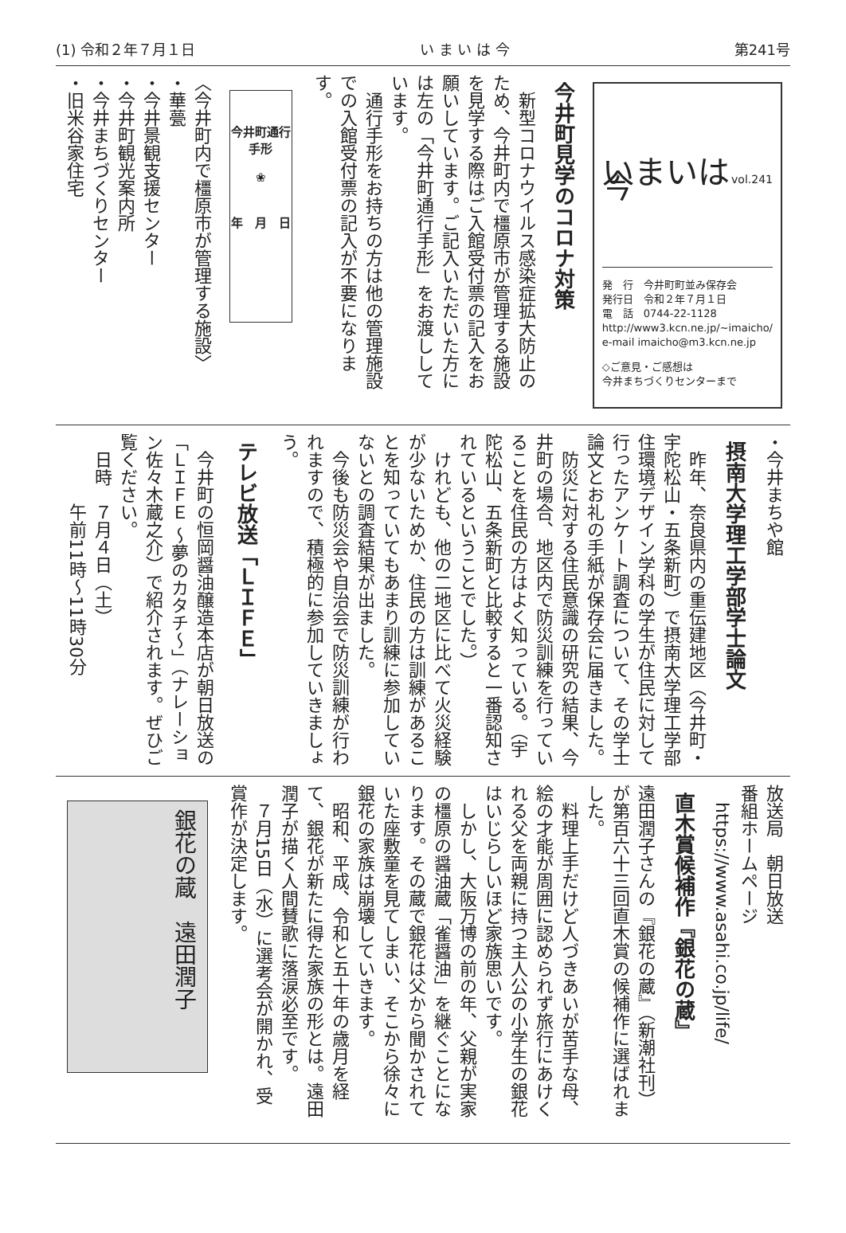(1) 令和２年７月１日 い ま い は 今 第241号
いまいは 今
vol.241
発　行　今井町町並み保存会
発行日　令和２年７月１日
電　話　0744-22-1128
http://www3.kcn.ne.jp/~imaicho/
e-mail imaicho@m3.kcn.ne.jp
◇ご意見・ご感想は
今井まちづくりセンターまで
今井町見学のコロナ対策
　新型コロナウイルス感染症拡大防止のため、今井町内で橿原市が管理する施設を見学する際はご入館受付票の記入をお願いしています。ご記入いただいた方には左の「今井町通行手形」をお渡ししています。
　通行手形をお持ちの方は他の管理施設での入館受付票の記入が不要になります。
今井町通行手形
❀
年　月　日
〈今井町内で橿原市が管理する施設〉
・華甍
・今井景観支援センター
・今井町観光案内所
・今井まちづくりセンター
・旧米谷家住宅
・今井まちや館
摂南大学理工学部学士論文
　昨年、奈良県内の重伝建地区（今井町・宇陀松山・五条新町）で摂南大学理工学部住環境デザイン学科の学生が住民に対して行ったアンケート調査について、その学士論文とお礼の手紙が保存会に届きました。
　防災に対する住民意識の研究の結果、今井町の場合、地区内で防災訓練を行っていることを住民の方はよく知っている。（宇陀松山、五条新町と比較すると一番認知されているということでした。）
　けれども、他の二地区に比べて火災経験が少ないためか、住民の方は訓練があることを知っていてもあまり訓練に参加していないとの調査結果が出ました。
　今後も防災会や自治会で防災訓練が行われますので、積極的に参加していきましょう。
テレビ放送「ＬＩＦＥ」
　今井町の恒岡醤油醸造本店が朝日放送の「ＬＩＦＥ ～夢のカタチ～」（ナレーション佐々木蔵之介）で紹介されます。ぜひご覧ください。
　日時　７月４日（土）
　　　　午前11時～11時30分
放送局　朝日放送
番組ホームページ
　https://www.asahi.co.jp/life/
直木賞候補作『銀花の蔵』
遠田潤子さんの『銀花の蔵』（新潮社刊）が第百六十三回直木賞の候補作に選ばれました。
　料理上手だけど人づきあいが苦手な母、絵の才能が周囲に認められず旅行にあけくれる父を両親に持つ主人公の小学生の銀花はいじらしいほど家族思いです。
　しかし、大阪万博の前の年、父親が実家の橿原の醤油蔵「雀醤油」を継ぐことになります。その蔵で銀花は父から聞かされていた座敷童を見てしまい、そこから徐々に銀花の家族は崩壊していきます。
　昭和、平成、令和と五十年の歳月を経て、銀花が新たに得た家族の形とは。遠田潤子が描く人間賛歌に落涙必至です。
　７月15日（水）に選考会が開かれ、受賞作が決定します。
銀花の蔵　遠田潤子